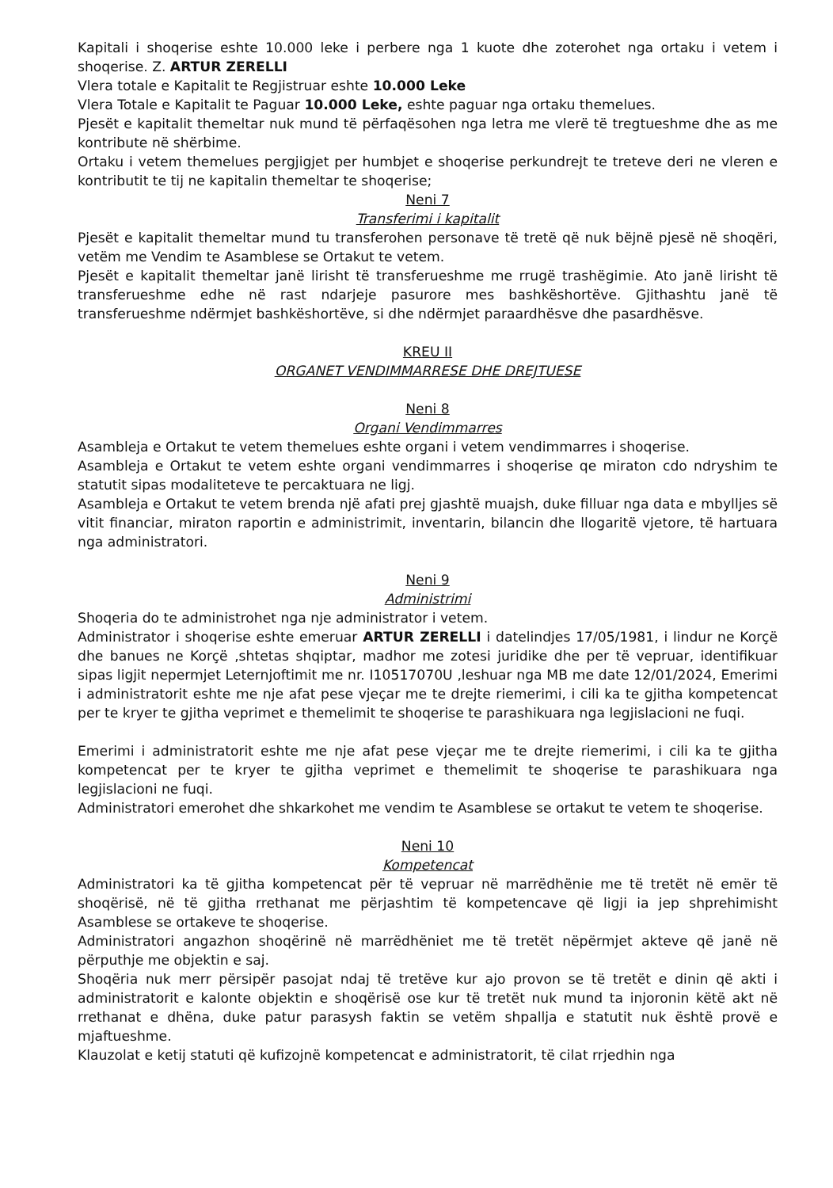Kapitali i shoqerise eshte 10.000 leke i perbere nga 1 kuote dhe zoterohet nga ortaku i vetem i shoqerise. Z. ARTUR ZERELLI
Vlera totale e Kapitalit te Regjistruar eshte 10.000 Leke
Vlera Totale e Kapitalit te Paguar 10.000 Leke, eshte paguar nga ortaku themelues.
Pjesët e kapitalit themeltar nuk mund të përfaqësohen nga letra me vlerë të tregtueshme dhe as me kontribute në shërbime.
Ortaku i vetem themelues pergjigjet per humbjet e shoqerise perkundrejt te treteve deri ne vleren e kontributit te tij ne kapitalin themeltar te shoqerise;
Neni 7
Transferimi i kapitalit
Pjesët e kapitalit themeltar mund tu transferohen personave të tretë që nuk bëjnë pjesë në shoqëri, vetëm me Vendim te Asamblese se Ortakut te vetem.
Pjesët e kapitalit themeltar janë lirisht të transferueshme me rrugë trashëgimie. Ato janë lirisht të transferueshme edhe në rast ndarjeje pasurore mes bashkëshortëve. Gjithashtu janë të transferueshme ndërmjet bashkëshortëve, si dhe ndërmjet paraardhësve dhe pasardhësve.
KREU II
ORGANET VENDIMMARRESE DHE DREJTUESE
Neni 8
Organi Vendimmarres
Asambleja e Ortakut te vetem themelues eshte organi i vetem vendimmarres i shoqerise.
Asambleja e Ortakut te vetem eshte organi vendimmarres i shoqerise qe miraton cdo ndryshim te statutit sipas modaliteteve te percaktuara ne ligj.
Asambleja e Ortakut te vetem brenda një afati prej gjashtë muajsh, duke filluar nga data e mbylljes së vitit financiar, miraton raportin e administrimit, inventarin, bilancin dhe llogaritë vjetore, të hartuara nga administratori.
Neni 9
Administrimi
Shoqeria do te administrohet nga nje administrator i vetem.
Administrator i shoqerise eshte emeruar ARTUR ZERELLI i datelindjes 17/05/1981, i lindur ne Korçë dhe banues ne Korçë ,shtetas shqiptar, madhor me zotesi juridike dhe per të vepruar, identifikuar sipas ligjit nepermjet Leternjoftimit me nr. I10517070U ,leshuar nga MB me date 12/01/2024, Emerimi i administratorit eshte me nje afat pese vjeçar me te drejte riemerimi, i cili ka te gjitha kompetencat per te kryer te gjitha veprimet e themelimit te shoqerise te parashikuara nga legjislacioni ne fuqi.
Emerimi i administratorit eshte me nje afat pese vjeçar me te drejte riemerimi, i cili ka te gjitha kompetencat per te kryer te gjitha veprimet e themelimit te shoqerise te parashikuara nga legjislacioni ne fuqi.
Administratori emerohet dhe shkarkohet me vendim te Asamblese se ortakut te vetem te shoqerise.
Neni 10
Kompetencat
Administratori ka të gjitha kompetencat për të vepruar në marrëdhënie me të tretët në emër të shoqërisë, në të gjitha rrethanat me përjashtim të kompetencave që ligji ia jep shprehimisht Asamblese se ortakeve te shoqerise.
Administratori angazhon shoqërinë në marrëdhëniet me të tretët nëpërmjet akteve që janë në përputhje me objektin e saj.
Shoqëria nuk merr përsipër pasojat ndaj të tretëve kur ajo provon se të tretët e dinin që akti i administratorit e kalonte objektin e shoqërisë ose kur të tretët nuk mund ta injoronin këtë akt në rrethanat e dhëna, duke patur parasysh faktin se vetëm shpallja e statutit nuk është provë e mjaftueshme.
Klauzolat e ketij statuti që kufizojnë kompetencat e administratorit, të cilat rrjedhin nga